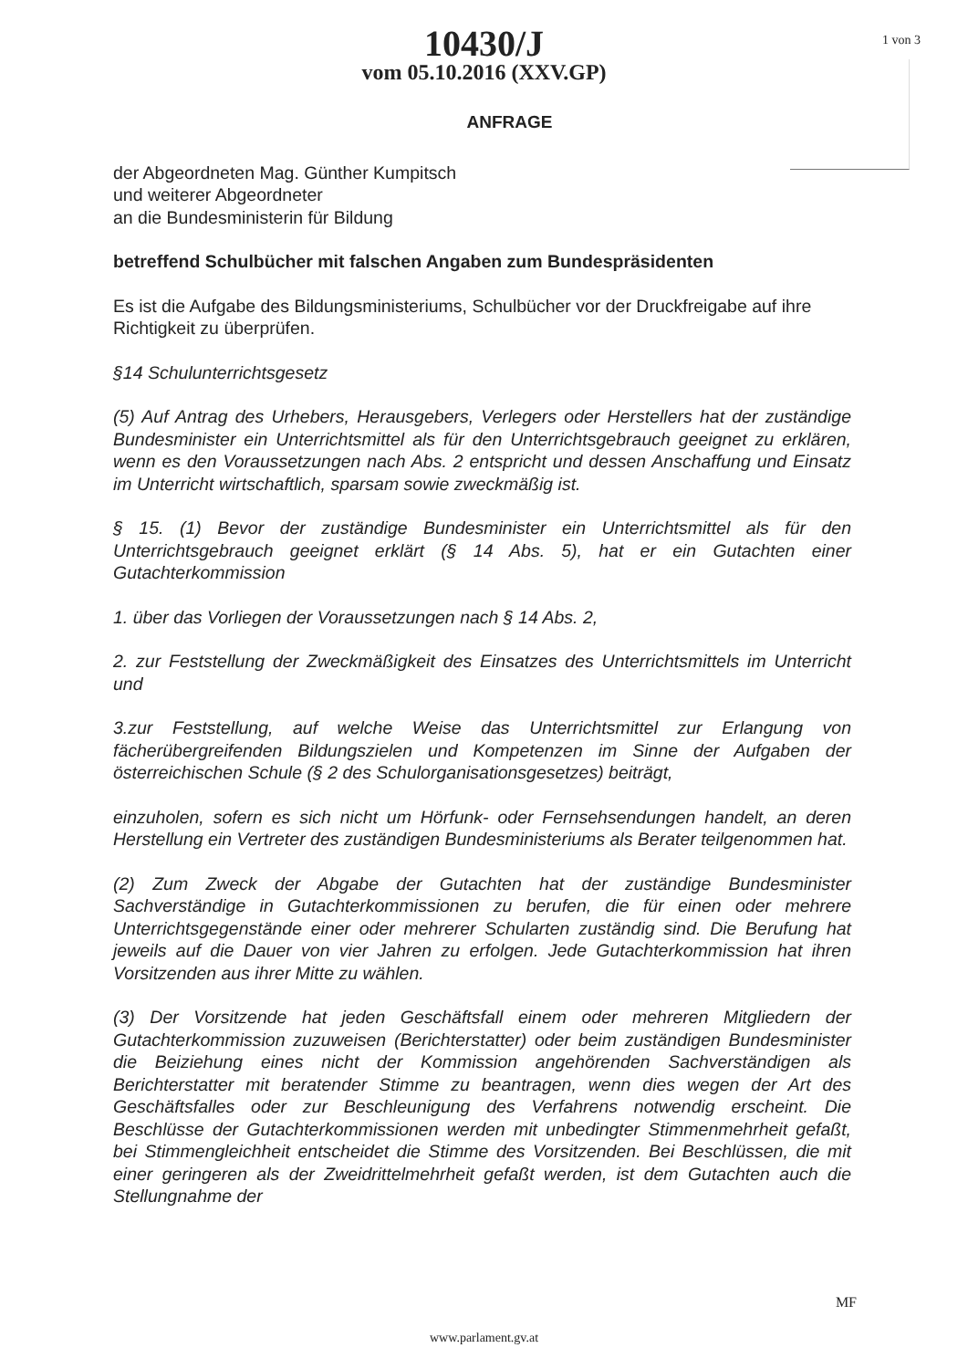10430/J
vom 05.10.2016 (XXV.GP)
1 von 3
ANFRAGE
der Abgeordneten Mag. Günther Kumpitsch
und weiterer Abgeordneter
an die Bundesministerin für Bildung
betreffend Schulbücher mit falschen Angaben zum Bundespräsidenten
Es ist die Aufgabe des Bildungsministeriums, Schulbücher vor der Druckfreigabe auf ihre Richtigkeit zu überprüfen.
§14 Schulunterrichtsgesetz
(5) Auf Antrag des Urhebers, Herausgebers, Verlegers oder Herstellers hat der zuständige Bundesminister ein Unterrichtsmittel als für den Unterrichtsgebrauch geeignet zu erklären, wenn es den Voraussetzungen nach Abs. 2 entspricht und dessen Anschaffung und Einsatz im Unterricht wirtschaftlich, sparsam sowie zweckmäßig ist.
§ 15. (1) Bevor der zuständige Bundesminister ein Unterrichtsmittel als für den Unterrichtsgebrauch geeignet erklärt (§ 14 Abs. 5), hat er ein Gutachten einer Gutachterkommission
1. über das Vorliegen der Voraussetzungen nach § 14 Abs. 2,
2. zur Feststellung der Zweckmäßigkeit des Einsatzes des Unterrichtsmittels im Unterricht und
3.zur Feststellung, auf welche Weise das Unterrichtsmittel zur Erlangung von fächerübergreifenden Bildungszielen und Kompetenzen im Sinne der Aufgaben der österreichischen Schule (§ 2 des Schulorganisationsgesetzes) beiträgt,
einzuholen, sofern es sich nicht um Hörfunk- oder Fernsehsendungen handelt, an deren Herstellung ein Vertreter des zuständigen Bundesministeriums als Berater teilgenommen hat.
(2) Zum Zweck der Abgabe der Gutachten hat der zuständige Bundesminister Sachverständige in Gutachterkommissionen zu berufen, die für einen oder mehrere Unterrichtsgegenstände einer oder mehrerer Schularten zuständig sind. Die Berufung hat jeweils auf die Dauer von vier Jahren zu erfolgen. Jede Gutachterkommission hat ihren Vorsitzenden aus ihrer Mitte zu wählen.
(3) Der Vorsitzende hat jeden Geschäftsfall einem oder mehreren Mitgliedern der Gutachterkommission zuzuweisen (Berichterstatter) oder beim zuständigen Bundesminister die Beiziehung eines nicht der Kommission angehörenden Sachverständigen als Berichterstatter mit beratender Stimme zu beantragen, wenn dies wegen der Art des Geschäftsfalles oder zur Beschleunigung des Verfahrens notwendig erscheint. Die Beschlüsse der Gutachterkommissionen werden mit unbedingter Stimmenmehrheit gefaßt, bei Stimmengleichheit entscheidet die Stimme des Vorsitzenden. Bei Beschlüssen, die mit einer geringeren als der Zweidrittelmehrheit gefaßt werden, ist dem Gutachten auch die Stellungnahme der
MF
www.parlament.gv.at